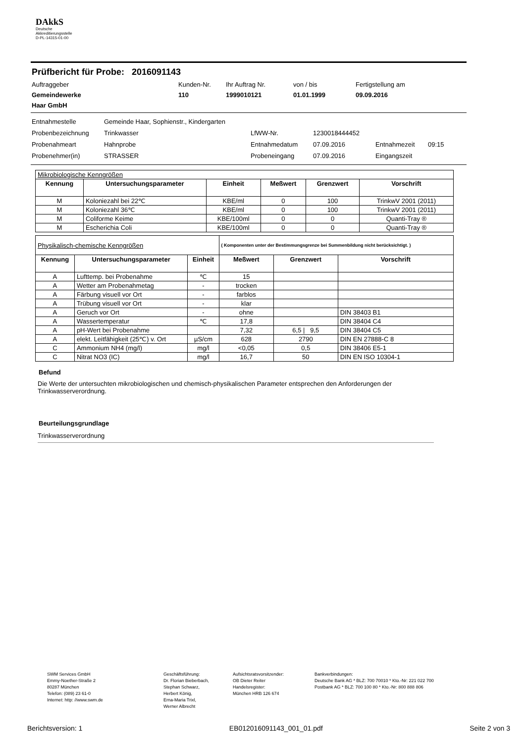DAkkS
Deutsche
Akkreditierungsstelle
D-PL-14315-01-00
Prüfbericht für Probe: 2016091143
Auftraggeber
Kunden-Nr.
Ihr Auftrag Nr.
von / bis
Fertigstellung am
Gemeindewerke
Haar GmbH
110
1999010121
01.01.1999
09.09.2016
Entnahmestelle
Gemeinde Haar, Sophienstr., Kindergarten
Probenbezeichnung
Trinkwasser
LfWW-Nr.
1230018444452
Probenahmeart
Hahnprobe
Entnahmedatum
07.09.2016
Entnahmezeit
09:15
Probenehmer(in)
STRASSER
Probeneingang
07.09.2016
Eingangszeit
| Mikrobiologische Kenngrößen | | | | | |
| Kennung | Untersuchungsparameter | Einheit | Meßwert | Grenzwert | Vorschrift |
| M | Koloniezahl bei 22℃ | KBE/ml | 0 | 100 | TrinkwV 2001 (2011) |
| M | Koloniezahl 36℃ | KBE/ml | 0 | 100 | TrinkwV 2001 (2011) |
| M | Coliforme Keime | KBE/100ml | 0 | 0 | Quanti-Tray ® |
| M | Escherichia Coli | KBE/100ml | 0 | 0 | Quanti-Tray ® |
| Physikalisch-chemische Kenngrößen | | | ( Komponenten unter der Bestimmungsgrenze bei Summenbildung nicht berücksichtigt. ) | | |
| Kennung | Untersuchungsparameter | Einheit | Meßwert | Grenzwert | Vorschrift |
| A | Lufttemp. bei Probenahme | ℃ | 15 | | |
| A | Wetter am Probenahmetag | - | trocken | | |
| A | Färbung visuell vor Ort | - | farblos | | |
| A | Trübung visuell vor Ort | - | klar | | |
| A | Geruch vor Ort | - | ohne | | DIN 38403 B1 |
| A | Wassertemperatur | ℃ | 17,8 | | DIN 38404 C4 |
| A | pH-Wert bei Probenahme | | 7,32 | 6,5 / 9,5 | DIN 38404 C5 |
| A | elekt. Leitfähigkeit (25℃) v. Ort | µS/cm | 628 | 2790 | DIN EN 27888-C 8 |
| C | Ammonium NH4 (mg/l) | mg/l | <0,05 | 0,5 | DIN 38406 E5-1 |
| C | Nitrat NO3 (IC) | mg/l | 16,7 | 50 | DIN EN ISO 10304-1 |
Befund
Die Werte der untersuchten mikrobiologischen und chemisch-physikalischen Parameter entsprechen den Anforderungen der Trinkwasserverordnung.
Beurteilungsgrundlage
Trinkwasserverordnung
SWM Services GmbH
Emmy-Noether-Straße 2
80287 München
Telefon: (089) 23 61-0
Internet: http: //www.swm.de
Geschäftsführung:
Dr. Florian Bieberbach,
Stephan Schwarz,
Herbert König,
Erna-Maria Trixl,
Werner Albrecht
Aufsichtsratsvorsitzender:
OB Dieter Reiter
Handelsregister:
München HRB 126 674
Bankverbindungen:
Deutsche Bank AG * BLZ: 700 70010 * Kto.-Nr: 221 022 700
Postbank AG * BLZ: 700 100 80 * Kto.-Nr: 800 888 806
Berichtsversion: 1 EB012016091143_001_01.pdf Seite 2 von 3